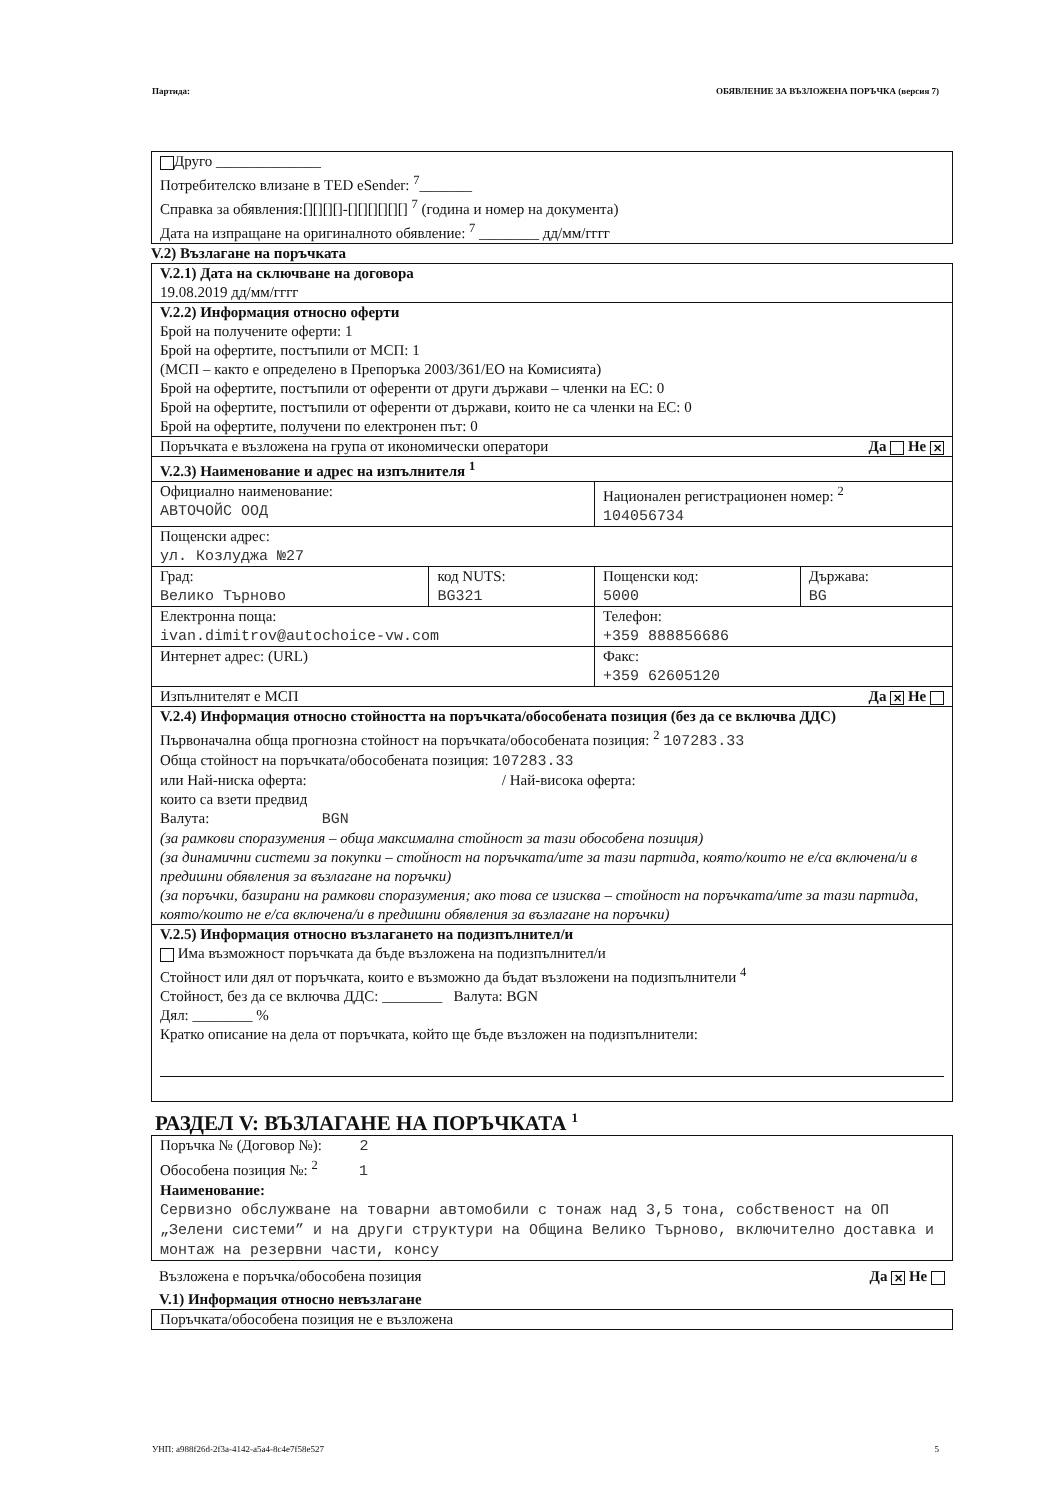Партида: ОБЯВЛЕНИЕ ЗА ВЪЗЛОЖЕНА ПОРЪЧКА (версия 7)
Друго ______________
Потребителско влизане в TED eSender: <sup>7</sup>_______
Справка за обявления:[][][][]-[][][][][][] <sup>7</sup> (година и номер на документа)
Дата на изпращане на оригиналното обявление: <sup>7</sup> ________ дд/мм/гггг
V.2) Възлагане на поръчката
| V.2.1) Дата на сключване на договора 19.08.2019 дд/мм/гггг | | | |
| V.2.2) Информация относно оферти Брой на получените оферти: 1 Брой на офертите, постъпили от МСП: 1 (МСП – както е определено в Препоръка 2003/361/ЕО на Комисията) Брой на офертите, постъпили от оференти от други държави – членки на ЕС: 0 Брой на офертите, постъпили от оференти от държави, които не са членки на ЕС: 0 Брой на офертите, получени по електронен път: 0 | | | |
| Поръчката е възложена на група от икономически оператори Да Не ✕ | | | |
| V.2.3) Наименование и адрес на изпълнителя <sup>1</sup> | | | |
| Официално наименование: АВТОЧОЙС ООД | | Национален регистрационен номер: <sup>2</sup> 104056734 | |
| Пощенски адрес: ул. Козлуджа №27 | | | |
| Град: Велико Търново | код NUTS: BG321 | Пощенски код: 5000 | Държава: BG |
| Електронна поща: ivan.dimitrov@autochoice-vw.com | | Телефон: +359 888856686 | |
| Интернет адрес: (URL) | | Факс: +359 62605120 | |
| Изпълнителят е МСП Да ✕ Не | | | |
| V.2.4) Информация относно стойността на поръчката/обособената позиция (без да се включва ДДС) Първоначална обща прогнозна стойност на поръчката/обособената позиция: <sup>2</sup> 107283.33 Обща стойност на поръчката/обособената позиция: 107283.33 или Най-ниска оферта: / Най-висока оферта: които са взети предвид Валута: BGN (за рамкови споразумения – обща максимална стойност за тази обособена позиция) (за динамични системи за покупки – стойност на поръчката/ите за тази партида, която/които не е/са включена/и в предишни обявления за възлагане на поръчки) (за поръчки, базирани на рамкови споразумения; ако това се изисква – стойност на поръчката/ите за тази партида, която/които не е/са включена/и в предишни обявления за възлагане на поръчки) | | | |
| V.2.5) Информация относно възлагането на подизпълнител/и Има възможност поръчката да бъде възложена на подизпълнител/и Стойност или дял от поръчката, които е възможно да бъдат възложени на подизпълнители <sup>4</sup> Стойност, без да се включва ДДС: ________ Валута: BGN Дял: ________ % Кратко описание на дела от поръчката, който ще бъде възложен на подизпълнители: | | | |
РАЗДЕЛ V: ВЪЗЛАГАНЕ НА ПОРЪЧКАТА <sup>1</sup>
Поръчка № (Договор №): 2
Обособена позиция №: <sup>2</sup> 1
Наименование:
Сервизно обслужване на товарни автомобили с тонаж над 3,5 тона, собственост на ОП „Зелени системи” и на други структури на Община Велико Търново, включително доставка и монтаж на резервни части, консу
Възложена е поръчка/обособена позиция Да ✕ Не
V.1) Информация относно невъзлагане
Поръчката/обособена позиция не е възложена
УНП: a988f26d-2f3a-4142-a5a4-8c4e7f58e527 5